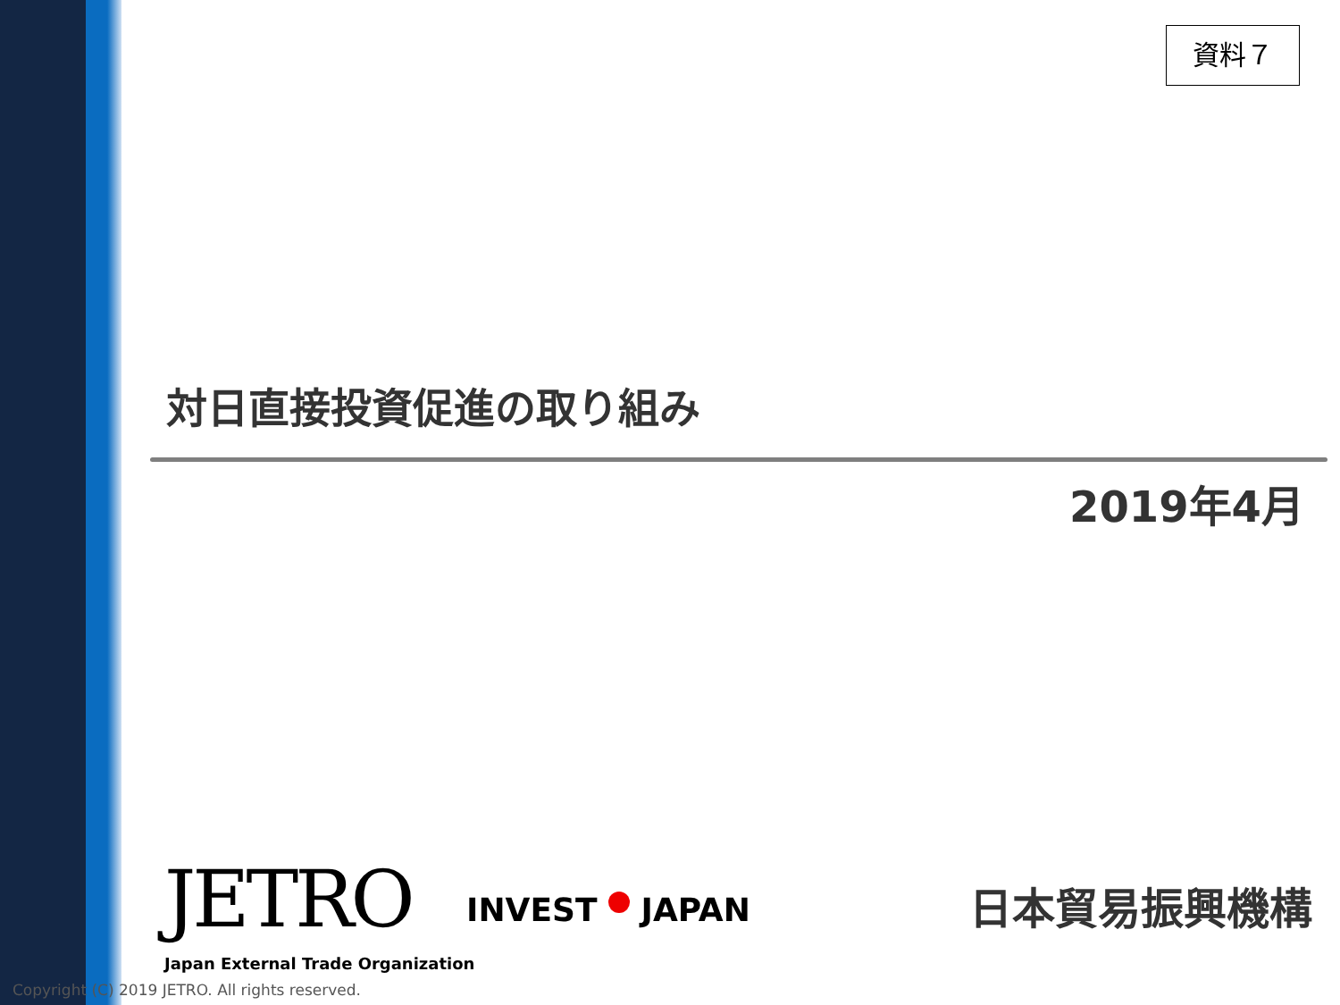資料７
対日直接投資促進の取り組み
2019年4月
JETRO
Japan External Trade Organization
INVEST JAPAN 日本貿易振興機構
Copyright (C) 2019 JETRO. All rights reserved.